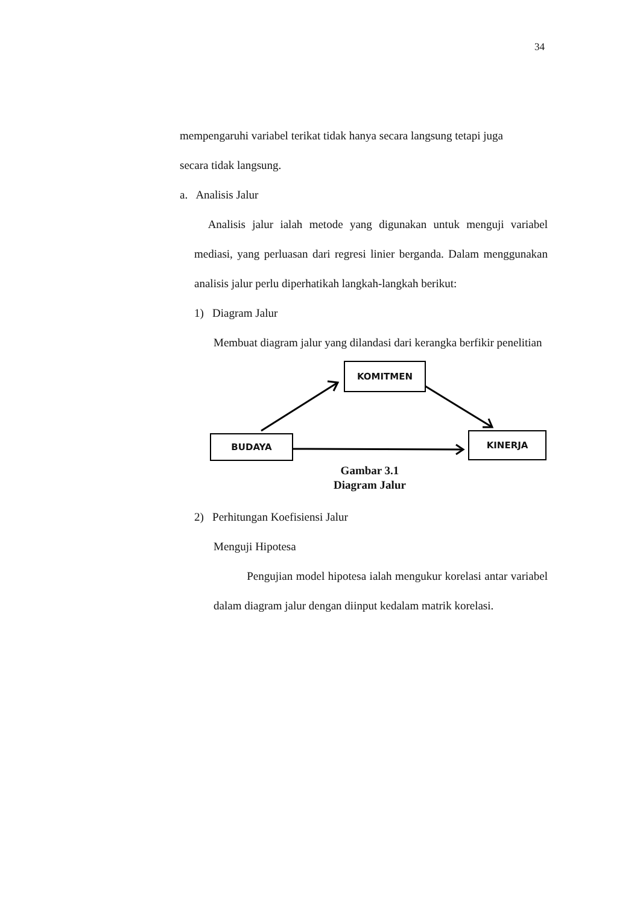34
mempengaruhi variabel terikat tidak hanya secara langsung tetapi juga
secara tidak langsung.
a. Analisis Jalur
Analisis jalur ialah metode yang digunakan untuk menguji variabel mediasi, yang perluasan dari regresi linier berganda. Dalam menggunakan analisis jalur perlu diperhatikah langkah-langkah berikut:
1) Diagram Jalur
Membuat diagram jalur yang dilandasi dari kerangka berfikir penelitian
KOMITMEN
BUDAYA KINERJA
Gambar 3.1
Diagram Jalur
2) Perhitungan Koefisiensi Jalur
Menguji Hipotesa
Pengujian model hipotesa ialah mengukur korelasi antar variabel dalam diagram jalur dengan diinput kedalam matrik korelasi.